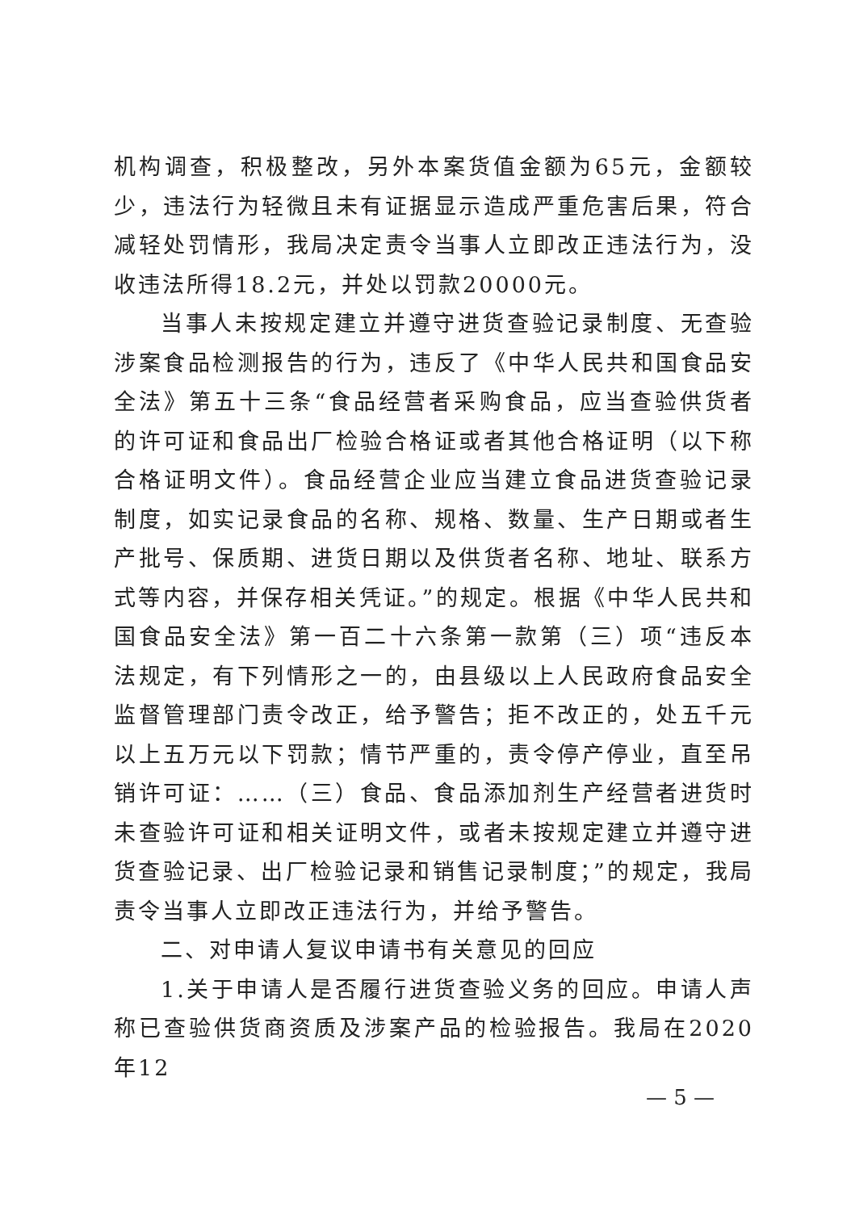机构调查，积极整改，另外本案货值金额为65元，金额较少，违法行为轻微且未有证据显示造成严重危害后果，符合减轻处罚情形，我局决定责令当事人立即改正违法行为，没收违法所得18.2元，并处以罚款20000元。
当事人未按规定建立并遵守进货查验记录制度、无查验涉案食品检测报告的行为，违反了《中华人民共和国食品安全法》第五十三条“食品经营者采购食品，应当查验供货者的许可证和食品出厂检验合格证或者其他合格证明（以下称合格证明文件）。食品经营企业应当建立食品进货查验记录制度，如实记录食品的名称、规格、数量、生产日期或者生产批号、保质期、进货日期以及供货者名称、地址、联系方式等内容，并保存相关凭证。”的规定。根据《中华人民共和国食品安全法》第一百二十六条第一款第（三）项“违反本法规定，有下列情形之一的，由县级以上人民政府食品安全监督管理部门责令改正，给予警告；拒不改正的，处五千元以上五万元以下罚款；情节严重的，责令停产停业，直至吊销许可证：……（三）食品、食品添加剂生产经营者进货时未查验许可证和相关证明文件，或者未按规定建立并遵守进货查验记录、出厂检验记录和销售记录制度；”的规定，我局责令当事人立即改正违法行为，并给予警告。
二、对申请人复议申请书有关意见的回应
1.关于申请人是否履行进货查验义务的回应。申请人声称已查验供货商资质及涉案产品的检验报告。我局在2020年12
— 5 —